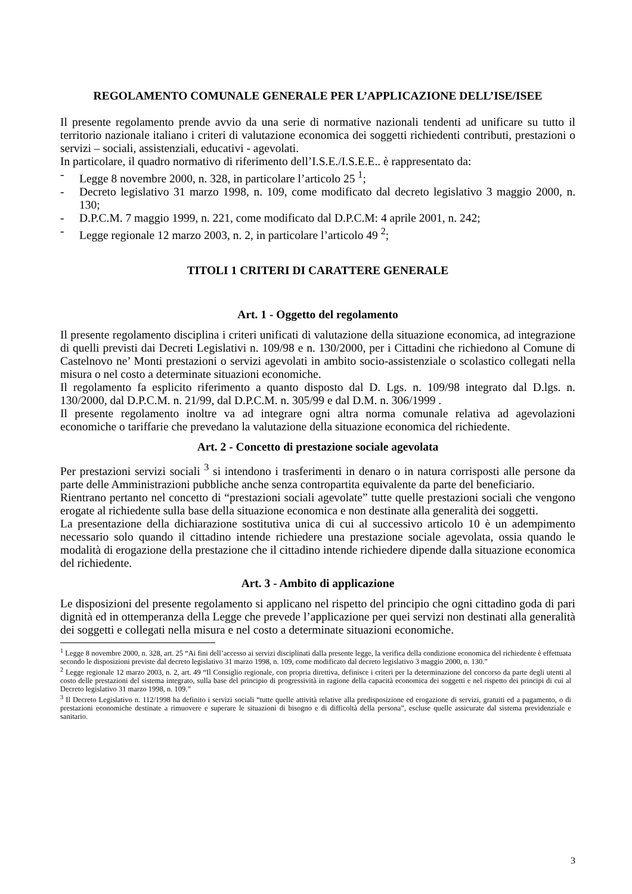REGOLAMENTO COMUNALE GENERALE PER L’APPLICAZIONE DELL’ISE/ISEE
Il presente regolamento prende avvio da una serie di normative nazionali tendenti ad unificare su tutto il territorio nazionale italiano i criteri di valutazione economica dei soggetti richiedenti contributi, prestazioni o servizi – sociali, assistenziali, educativi - agevolati.
In particolare, il quadro normativo di riferimento dell’I.S.E./I.S.E.E.. è rappresentato da:
- Legge 8 novembre 2000, n. 328, in particolare l’articolo 25 <sup>1</sup>;
- Decreto legislativo 31 marzo 1998, n. 109, come modificato dal decreto legislativo 3 maggio 2000, n. 130;
- D.P.C.M. 7 maggio 1999, n. 221, come modificato dal D.P.C.M: 4 aprile 2001, n. 242;
- Legge regionale 12 marzo 2003, n. 2, in particolare l’articolo 49 <sup>2</sup>;
TITOLI 1 CRITERI DI CARATTERE GENERALE
Art. 1 - Oggetto del regolamento
Il presente regolamento disciplina i criteri unificati di valutazione della situazione economica, ad integrazione di quelli previsti dai Decreti Legislativi n. 109/98 e n. 130/2000, per i Cittadini che richiedono al Comune di Castelnovo ne’ Monti prestazioni o servizi agevolati in ambito socio-assistenziale o scolastico collegati nella misura o nel costo a determinate situazioni economiche.
Il regolamento fa esplicito riferimento a quanto disposto dal D. Lgs. n. 109/98 integrato dal D.lgs. n. 130/2000, dal D.P.C.M. n. 21/99, dal D.P.C.M. n. 305/99 e dal D.M. n. 306/1999 .
Il presente regolamento inoltre va ad integrare ogni altra norma comunale relativa ad agevolazioni economiche o tariffarie che prevedano la valutazione della situazione economica del richiedente.
Art. 2 - Concetto di prestazione sociale agevolata
Per prestazioni servizi sociali <sup>3</sup> si intendono i trasferimenti in denaro o in natura corrisposti alle persone da parte delle Amministrazioni pubbliche anche senza contropartita equivalente da parte del beneficiario.
Rientrano pertanto nel concetto di “prestazioni sociali agevolate” tutte quelle prestazioni sociali che vengono erogate al richiedente sulla base della situazione economica e non destinate alla generalità dei soggetti.
La presentazione della dichiarazione sostitutiva unica di cui al successivo articolo 10 è un adempimento necessario solo quando il cittadino intende richiedere una prestazione sociale agevolata, ossia quando le modalità di erogazione della prestazione che il cittadino intende richiedere dipende dalla situazione economica del richiedente.
Art. 3 - Ambito di applicazione
Le disposizioni del presente regolamento si applicano nel rispetto del principio che ogni cittadino goda di pari dignità ed in ottemperanza della Legge che prevede l’applicazione per quei servizi non destinati alla generalità dei soggetti e collegati nella misura e nel costo a determinate situazioni economiche.
<sup>1</sup> Legge 8 novembre 2000, n. 328, art. 25 “Ai fini dell’accesso ai servizi disciplinati dalla presente legge, la verifica della condizione economica del richiedente è effettuata secondo le disposizioni previste dal decreto legislativo 31 marzo 1998, n. 109, come modificato dal decreto legislativo 3 maggio 2000, n. 130.”
<sup>2</sup> Legge regionale 12 marzo 2003, n. 2, art. 49 “Il Consiglio regionale, con propria direttiva, definisce i criteri per la determinazione del concorso da parte degli utenti al costo delle prestazioni del sistema integrato, sulla base del principio di progressività in ragione della capacità economica dei soggetti e nel rispetto dei principi di cui al Decreto legislativo 31 marzo 1998, n. 109.”
<sup>3</sup> Il Decreto Legislativo n. 112/1998 ha definito i servizi sociali “tutte quelle attività relative alla predisposizione ed erogazione di servizi, gratuiti ed a pagamento, o di prestazioni economiche destinate a rimuovere e superare le situazioni di bisogno e di difficoltà della persona”, escluse quelle assicurate dal sistema previdenziale e sanitario.
3